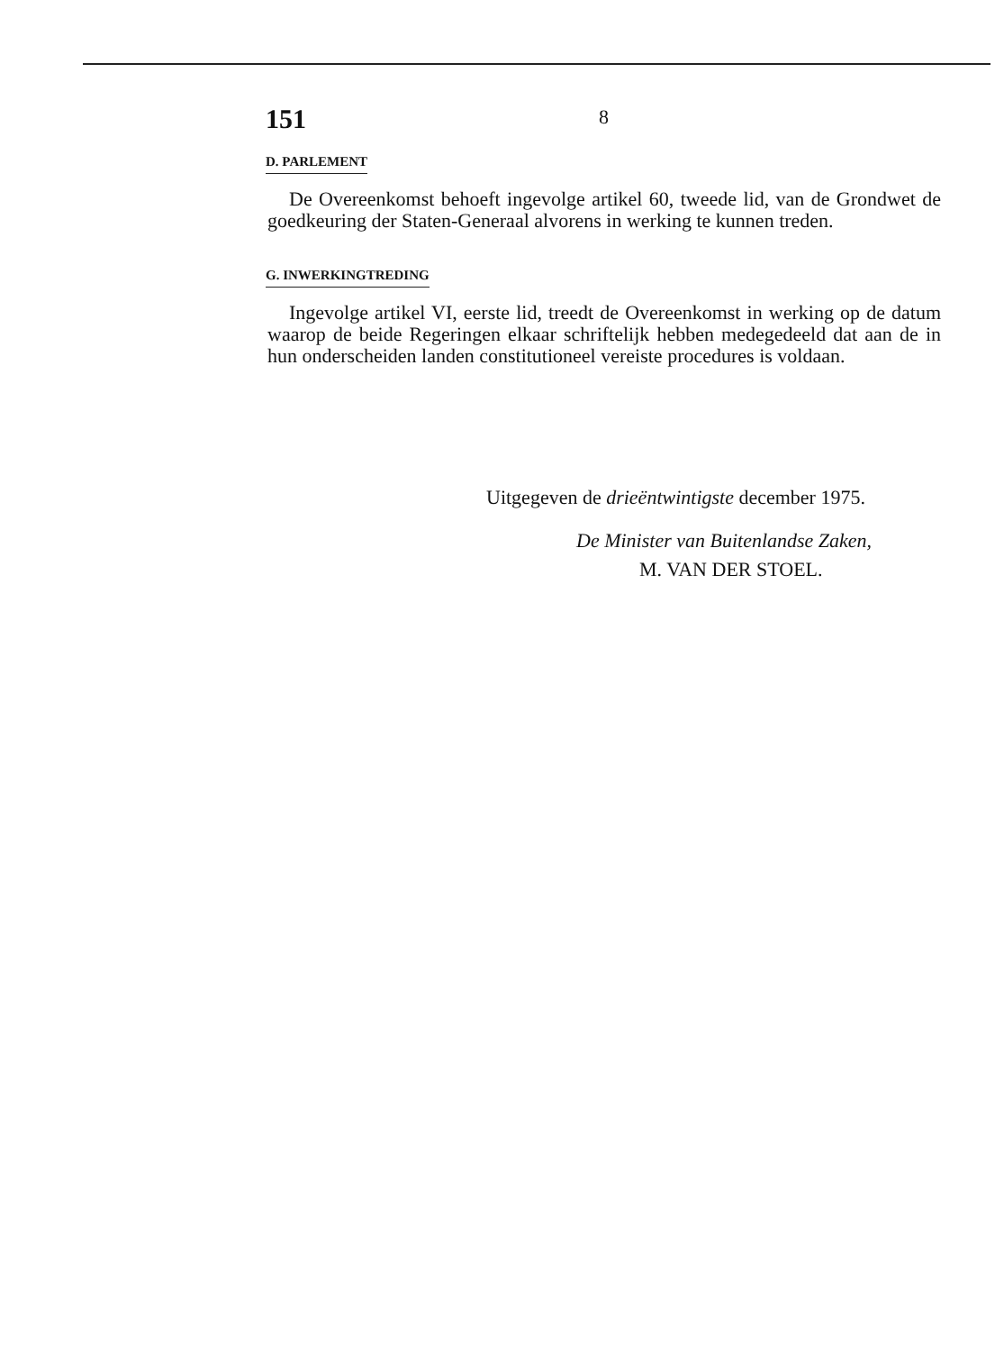151
8
D. PARLEMENT
De Overeenkomst behoeft ingevolge artikel 60, tweede lid, van de Grondwet de goedkeuring der Staten-Generaal alvorens in werking te kunnen treden.
G. INWERKINGTREDING
Ingevolge artikel VI, eerste lid, treedt de Overeenkomst in werking op de datum waarop de beide Regeringen elkaar schriftelijk hebben medegedeeld dat aan de in hun onderscheiden landen constitutioneel vereiste procedures is voldaan.
Uitgegeven de drieëntwintigste december 1975.
De Minister van Buitenlandse Zaken,
M. VAN DER STOEL.